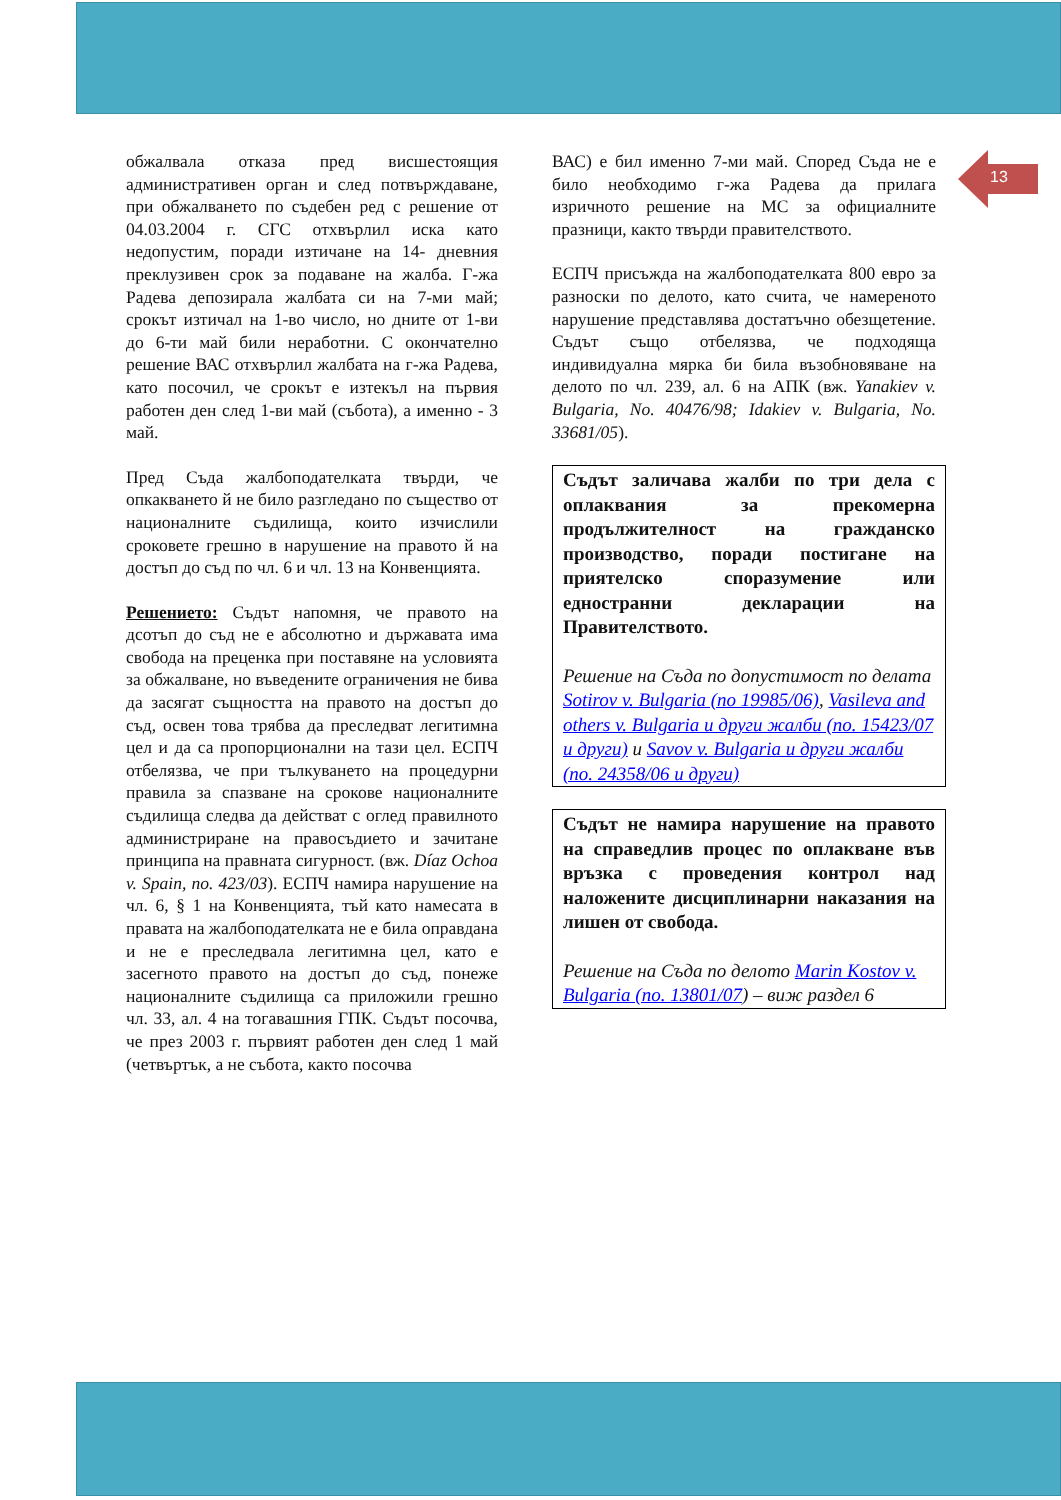13
обжалвала отказа пред висшестоящия административен орган и след потвърждаване, при обжалването по съдебен ред с решение от 04.03.2004 г. СГС отхвърлил иска като недопустим, поради изтичане на 14- дневния преклузивен срок за подаване на жалба. Г-жа Радева депозирала жалбата си на 7-ми май; срокът изтичал на 1-во число, но дните от 1-ви до 6-ти май били неработни. С окончателно решение ВАС отхвърлил жалбата на г-жа Радева, като посочил, че срокът е изтекъл на първия работен ден след 1-ви май (събота), а именно - 3 май.
Пред Съда жалбоподателката твърди, че опкакването й не било разгледано по същество от националните съдилища, които изчислили сроковете грешно в нарушение на правото й на достъп до съд по чл. 6 и чл. 13 на Конвенцията.
Решението: Съдът напомня, че правото на дсотъп до съд не е абсолютно и държавата има свобода на преценка при поставяне на условията за обжалване, но въведените ограничения не бива да засягат същността на правото на достъп до съд, освен това трябва да преследват легитимна цел и да са пропорционални на тази цел. ЕСПЧ отбелязва, че при тълкуването на процедурни правила за спазване на срокове националните съдилища следва да действат с оглед правилното администриране на правосъдието и зачитане принципа на правната сигурност. (вж. Díaz Ochoa v. Spain, no. 423/03). ЕСПЧ намира нарушение на чл. 6, § 1 на Конвенцията, тъй като намесата в правата на жалбоподателката не е била оправдана и не е преследвала легитимна цел, като е засегното правото на достъп до съд, понеже националните съдилища са приложили грешно чл. 33, ал. 4 на тогавашния ГПК. Съдът посочва, че през 2003 г. първият работен ден след 1 май (четвъртък, а не събота, както посочва
ВАС) е бил именно 7-ми май. Според Съда не е било необходимо г-жа Радева да прилага изричното решение на МС за официалните празници, както твърди правителството.
ЕСПЧ присъжда на жалбоподателката 800 евро за разноски по делото, като счита, че намереното нарушение представлява достатъчно обезщетение. Съдът също отбелязва, че подходяща индивидуална мярка би била възобновяване на делото по чл. 239, ал. 6 на АПК (вж. Yanakiev v. Bulgaria, No. 40476/98; Idakiev v. Bulgaria, No. 33681/05).
Съдът заличава жалби по три дела с оплаквания за прекомерна продължителност на гражданско производство, поради постигане на приятелско споразумение или едностранни декларации на Правителството.
Решение на Съда по допустимост по делата Sotirov v. Bulgaria (no 19985/06), Vasileva and others v. Bulgaria и други жалби (no. 15423/07 и други) и Savov v. Bulgaria и други жалби (no. 24358/06 и други)
Съдът не намира нарушение на правото на справедлив процес по оплакване във връзка с проведения контрол над наложените дисциплинарни наказания на лишен от свобода.
Решение на Съда по делото Marin Kostov v. Bulgaria (no. 13801/07) – виж раздел 6